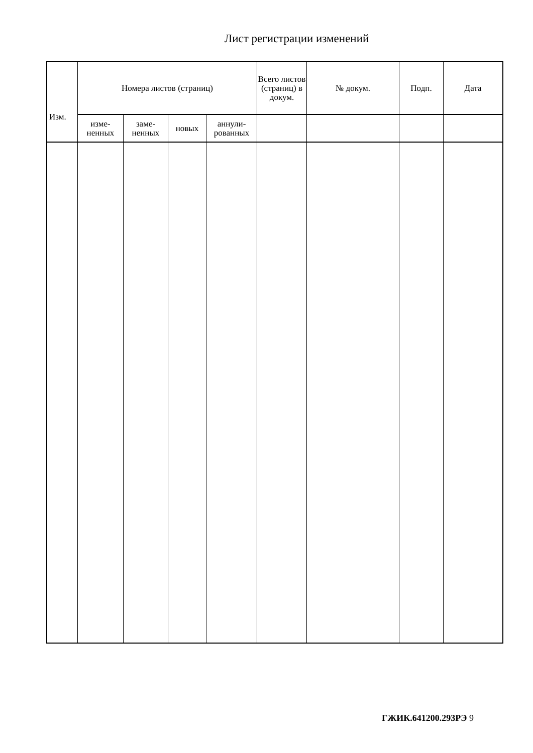Лист регистрации изменений
| Изм. | Номера листов (страниц) | | | | Всего листов (страниц) в докум. | № докум. | Подп. | Дата |
| --- | --- | --- | --- | --- | --- | --- | --- | --- |
| | изме- ненных | заме- ненных | новых | аннули- рованных | | | | |
ГЖИК.641200.293РЭ 9